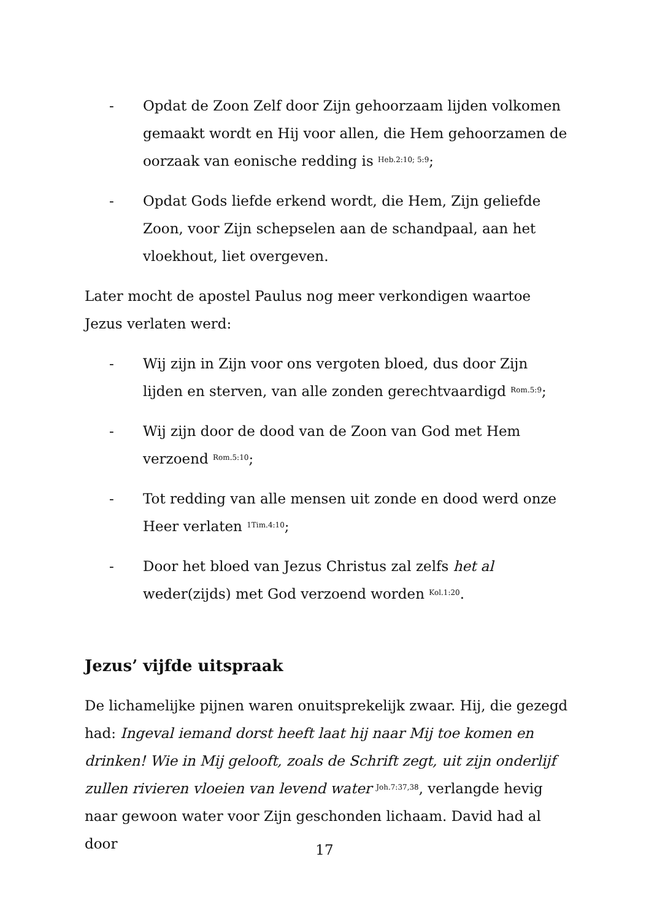- Opdat de Zoon Zelf door Zijn gehoorzaam lijden volkomen gemaakt wordt en Hij voor allen, die Hem gehoorzamen de oorzaak van eonische redding is <sup>Heb.2:10; 5:9</sup>;
- Opdat Gods liefde erkend wordt, die Hem, Zijn geliefde Zoon, voor Zijn schepselen aan de schandpaal, aan het vloekhout, liet overgeven.
Later mocht de apostel Paulus nog meer verkondigen waartoe Jezus verlaten werd:
- Wij zijn in Zijn voor ons vergoten bloed, dus door Zijn lijden en sterven, van alle zonden gerechtvaardigd <sup>Rom.5:9</sup>;
- Wij zijn door de dood van de Zoon van God met Hem verzoend <sup>Rom.5:10</sup>;
- Tot redding van alle mensen uit zonde en dood werd onze Heer verlaten <sup>1Tim.4:10</sup>;
- Door het bloed van Jezus Christus zal zelfs het al weder(zijds) met God verzoend worden <sup>Kol.1:20</sup>.
Jezus’ vijfde uitspraak
De lichamelijke pijnen waren onuitsprekelijk zwaar. Hij, die gezegd had: Ingeval iemand dorst heeft laat hij naar Mij toe komen en drinken! Wie in Mij gelooft, zoals de Schrift zegt, uit zijn onderlijf zullen rivieren vloeien van levend water <sup>Joh.7:37,38</sup>, verlangde hevig naar gewoon water voor Zijn geschonden lichaam. David had al door
17